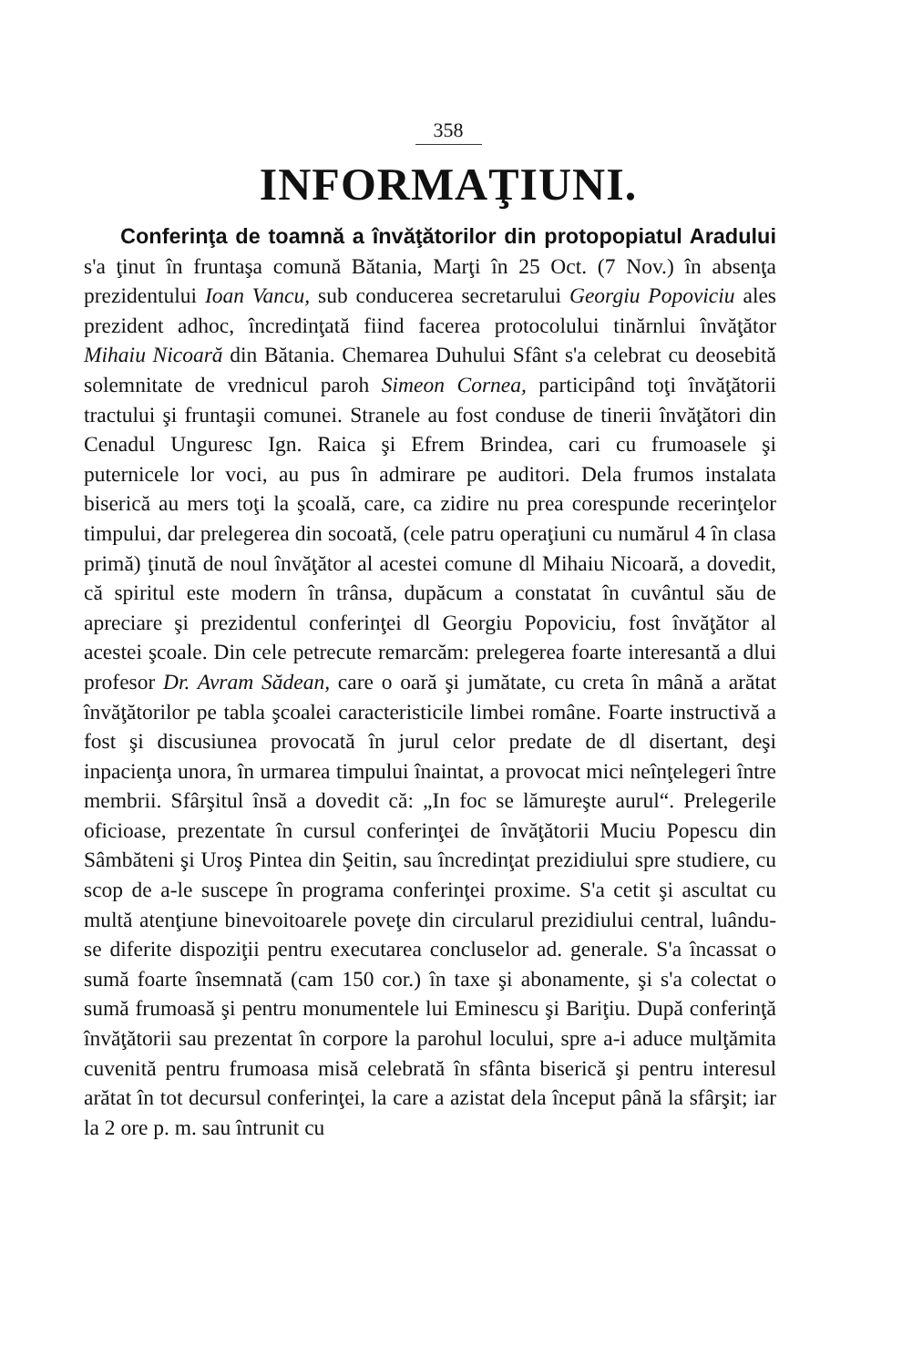358
INFORMAŢIUNI.
Conferinţa de toamnă a învăţătorilor din protopopiatul Aradului s'a ţinut în fruntaşa comună Bătania, Marţi în 25 Oct. (7 Nov.) în absenţa prezidentului Ioan Vancu, sub conducerea secretarului Georgiu Popoviciu ales prezident adhoc, încredinţată fiind facerea protocolului tinărnlui învăţător Mihaiu Nicoară din Bătania. Chemarea Duhului Sfânt s'a celebrat cu deosebită solemnitate de vrednicul paroh Simeon Cornea, participând toţi învăţătorii tractului şi fruntaşii comunei. Stranele au fost conduse de tinerii învăţători din Cenadul Unguresc Ign. Raica şi Efrem Brindea, cari cu frumoasele şi puternicele lor voci, au pus în admirare pe auditori. Dela frumos instalata biserică au mers toţi la şcoală, care, ca zidire nu prea corespunde recerinţelor timpului, dar prelegerea din socoată, (cele patru operaţiuni cu numărul 4 în clasa primă) ţinută de noul învăţător al acestei comune dl Mihaiu Nicoară, a dovedit, că spiritul este modern în trânsa, dupăcum a constatat în cuvântul său de apreciare şi prezidentul conferinţei dl Georgiu Popoviciu, fost învăţător al acestei şcoale. Din cele petrecute remarcăm: prelegerea foarte interesantă a dlui profesor Dr. Avram Sădean, care o oară şi jumătate, cu creta în mână a arătat învăţătorilor pe tabla şcoalei caracteristicile limbei române. Foarte instructivă a fost şi discusiunea provocată în jurul celor predate de dl disertant, deşi inpacienţa unora, în urmarea timpului înaintat, a provocat mici neînţelegeri între membrii. Sfârşitul însă a dovedit că: „In foc se lămureşte aurul“. Prelegerile oficioase, prezentate în cursul conferinţei de învăţătorii Muciu Popescu din Sâmbăteni şi Uroş Pintea din Şeitin, sau încredinţat prezidiului spre studiere, cu scop de a-le suscepe în programa conferinţei proxime. S'a cetit şi ascultat cu multă atenţiune binevoitoarele poveţe din circularul prezidiului central, luându-se diferite dispoziţii pentru executarea concluselor ad. generale. S'a încassat o sumă foarte însemnată (cam 150 cor.) în taxe şi abonamente, şi s'a colectat o sumă frumoasă şi pentru monumentele lui Eminescu şi Bariţiu. După conferinţă învăţătorii sau prezentat în corpore la parohul locului, spre a-i aduce mulţămita cuvenită pentru frumoasa misă celebrată în sfânta biserică şi pentru interesul arătat în tot decursul conferinţei, la care a azistat dela început până la sfârşit; iar la 2 ore p. m. sau întrunit cu